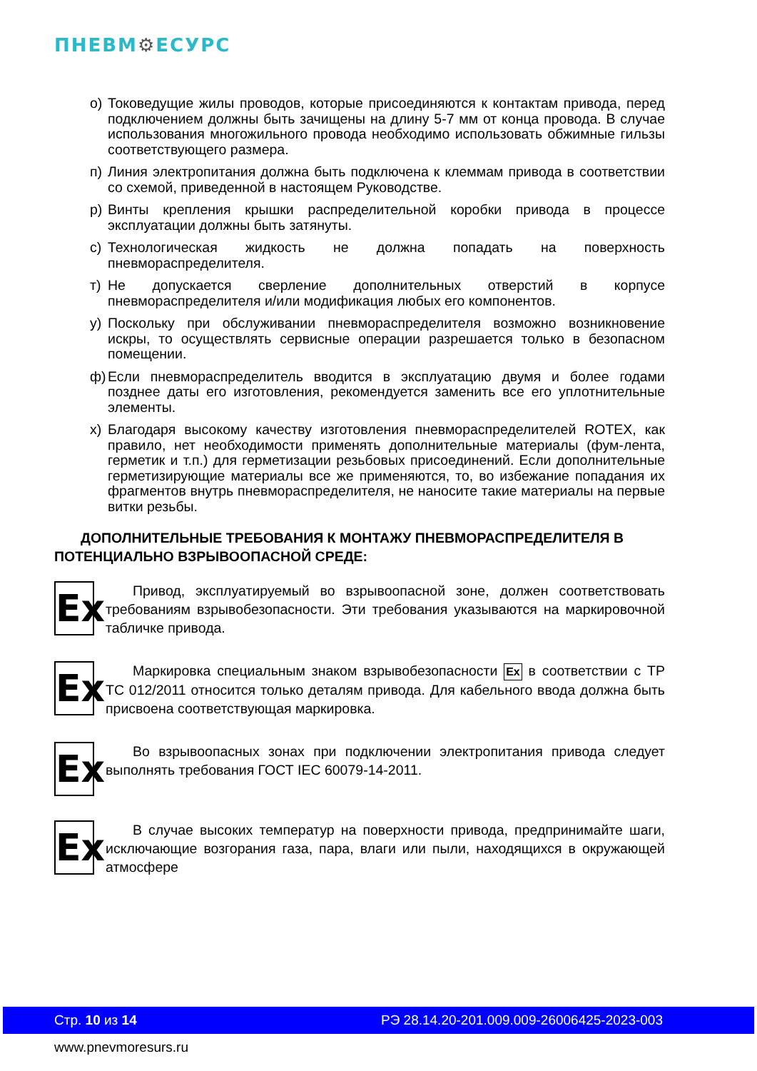ПНЕВМ⚙ЕСУРС
о) Токоведущие жилы проводов, которые присоединяются к контактам привода, перед подключением должны быть зачищены на длину 5-7 мм от конца провода. В случае использования многожильного провода необходимо использовать обжимные гильзы соответствующего размера.
п) Линия электропитания должна быть подключена к клеммам привода в соответствии со схемой, приведенной в настоящем Руководстве.
р) Винты крепления крышки распределительной коробки привода в процессе эксплуатации должны быть затянуты.
с) Технологическая жидкость не должна попадать на поверхность пневмораспределителя.
т) Не допускается сверление дополнительных отверстий в корпусе пневмораспределителя и/или модификация любых его компонентов.
у) Поскольку при обслуживании пневмораспределителя возможно возникновение искры, то осуществлять сервисные операции разрешается только в безопасном помещении.
ф) Если пневмораспределитель вводится в эксплуатацию двумя и более годами позднее даты его изготовления, рекомендуется заменить все его уплотнительные элементы.
х) Благодаря высокому качеству изготовления пневмораспределителей ROTEX, как правило, нет необходимости применять дополнительные материалы (фум-лента, герметик и т.п.) для герметизации резьбовых присоединений. Если дополнительные герметизирующие материалы все же применяются, то, во избежание попадания их фрагментов внутрь пневмораспределителя, не наносите такие материалы на первые витки резьбы.
ДОПОЛНИТЕЛЬНЫЕ ТРЕБОВАНИЯ К МОНТАЖУ ПНЕВМОРАСПРЕДЕЛИТЕЛЯ В ПОТЕНЦИАЛЬНО ВЗРЫВООПАСНОЙ СРЕДЕ:
Ex
Привод, эксплуатируемый во взрывоопасной зоне, должен соответствовать требованиям взрывобезопасности. Эти требования указываются на маркировочной табличке привода.
Ex
Маркировка специальным знаком взрывобезопасности Ex в соответствии с ТР ТС 012/2011 относится только деталям привода. Для кабельного ввода должна быть присвоена соответствующая маркировка.
Ex
Во взрывоопасных зонах при подключении электропитания привода следует выполнять требования ГОСТ IEC 60079-14-2011.
Ex
В случае высоких температур на поверхности привода, предпринимайте шаги, исключающие возгорания газа, пара, влаги или пыли, находящихся в окружающей атмосфере
Стр. 10 из 14 РЭ 28.14.20-201.009.009-26006425-2023-003
www.pnevmoresurs.ru